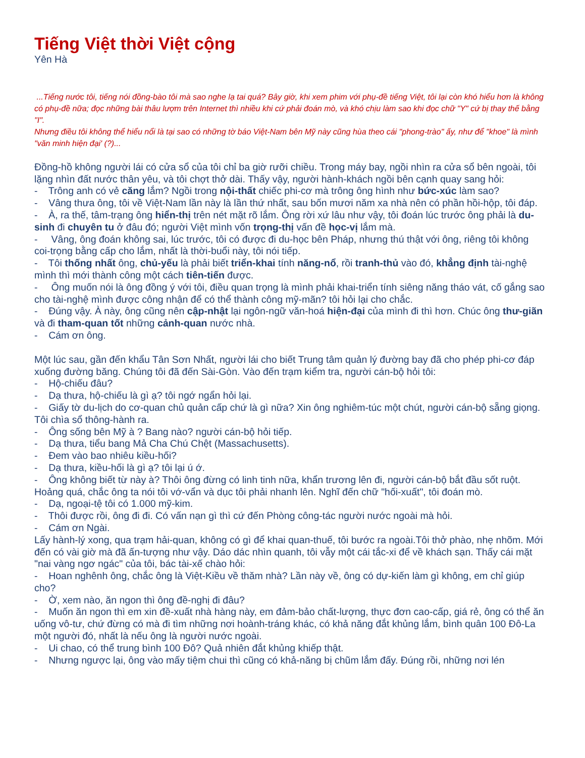Tiếng Việt thời Việt cộng
Yên Hà
...Tiếng nước tôi, tiếng nói đồng-bào tôi mà sao nghe lạ tai quá? Bây giờ, khi xem phim với phụ-đề tiếng Việt, tôi lại còn khó hiểu hơn là không có phụ-đề nữa; đọc những bài thâu lượm trên Internet thì nhiều khi cứ phải đoán mò, và khó chịu làm sao khi đọc chữ "Y" cứ bị thay thế bằng "I".
Nhưng điều tôi không thể hiểu nổi là tại sao có những tờ báo Việt-Nam bên Mỹ này cũng hùa theo cái "phong-trào" ấy, như để "khoe" là mình "văn minh hiện đại' (?)...
Đồng-hồ không người lái có cửa sổ của tôi chỉ ba giờ rưỡi chiều. Trong máy bay, ngồi nhìn ra cửa sổ bên ngoài, tôi lặng nhìn đất nước thân yêu, và tôi chợt thở dài. Thấy vậy, người hành-khách ngồi bên cạnh quay sang hỏi:
- Trông anh có vẻ căng lắm? Ngồi trong nội-thất chiếc phi-cơ mà trông ông hình như bức-xúc làm sao?
- Vâng thưa ông, tôi về Việt-Nam lần này là lần thứ nhất, sau bốn mươi năm xa nhà nên có phần hồi-hộp, tôi đáp.
- À, ra thế, tâm-trạng ông hiển-thị trên nét mặt rõ lắm. Ông rời xứ lâu như vậy, tôi đoán lúc trước ông phải là du-sinh đi chuyên tu ở đâu đó; người Việt mình vốn trọng-thị vấn đề học-vị lắm mà.
- Vâng, ông đoán không sai, lúc trước, tôi có được đi du-học bên Pháp, nhưng thú thật với ông, riêng tôi không coi-trọng bằng cấp cho lắm, nhất là thời-buổi này, tôi nói tiếp.
- Tôi thống nhất ông, chủ-yếu là phải biết triển-khai tính năng-nổ, rồi tranh-thủ vào đó, khẳng định tài-nghệ mình thì mới thành công một cách tiên-tiến được.
- Ông muốn nói là ông đồng ý với tôi, điều quan trọng là mình phải khai-triển tính siêng năng tháo vát, cố gắng sao cho tài-nghệ mình được công nhận để có thể thành công mỹ-mãn? tôi hỏi lại cho chắc.
- Đúng vậy. À này, ông cũng nên cập-nhật lại ngôn-ngữ văn-hoá hiện-đại của mình đi thì hơn. Chúc ông thư-giãn và đi tham-quan tốt những cảnh-quan nước nhà.
- Cám ơn ông.
Một lúc sau, gần đến khẩu Tân Sơn Nhất, người lái cho biết Trung tâm quản lý đường bay đã cho phép phi-cơ đáp xuống đường băng. Chúng tôi đã đến Sài-Gòn. Vào đến trạm kiểm tra, người cán-bộ hỏi tôi:
- Hộ-chiếu đâu?
- Dạ thưa, hộ-chiếu là gì ạ? tôi ngớ ngẩn hỏi lại.
- Giấy tờ du-lịch do cơ-quan chủ quản cấp chứ là gì nữa? Xin ông nghiêm-túc một chút, người cán-bộ sẵng giọng.
Tôi chìa sổ thông-hành ra.
- Ông sống bên Mỹ à ? Bang nào? người cán-bộ hỏi tiếp.
- Dạ thưa, tiểu bang Mả Cha Chú Chệt (Massachusetts).
- Đem vào bao nhiêu kiều-hối?
- Dạ thưa, kiều-hối là gì ạ? tôi lại ú ớ.
- Ông không biết từ này à? Thôi ông đừng có linh tinh nữa, khẩn trương lên đi, người cán-bộ bắt đầu sốt ruột.
Hoảng quá, chắc ông ta nói tôi vớ-vẩn và dục tôi phải nhanh lên. Nghĩ đến chữ "hối-xuất", tôi đoán mò.
- Dạ, ngoại-tệ tôi có 1.000 mỹ-kim.
- Thôi được rồi, ông đi đi. Có vấn nạn gì thì cứ đến Phòng công-tác người nước ngoài mà hỏi.
- Cám ơn Ngài.
Lấy hành-lý xong, qua trạm hải-quan, không có gì để khai quan-thuế, tôi bước ra ngoài.Tôi thở phào, nhẹ nhõm. Mới đến có vài giờ mà đã ấn-tượng như vậy. Dáo dác nhìn quanh, tôi vẫy một cái tắc-xi để về khách sạn. Thấy cái mặt "nai vàng ngơ ngác" của tôi, bác tài-xế chào hỏi:
- Hoan nghênh ông, chắc ông là Việt-Kiều về thăm nhà? Lần này về, ông có dự-kiến làm gì không, em chỉ giúp cho?
- Ờ, xem nào, ăn ngon thì ông đề-nghị đi đâu?
- Muốn ăn ngon thì em xin đề-xuất nhà hàng này, em đảm-bảo chất-lượng, thực đơn cao-cấp, giá rẻ, ông có thể ăn uống vô-tư, chứ đừng có mà đi tìm những nơi hoành-tráng khác, có khả năng đắt khủng lắm, bình quân 100 Đô-La một người đó, nhất là nếu ông là người nước ngoài.
- Ui chao, có thể trung bình 100 Đô? Quả nhiên đắt khủng khiếp thật.
- Nhưng ngược lại, ông vào mấy tiệm chui thì cũng có khả-năng bị chũm lắm đấy. Đúng rồi, những nơi lén